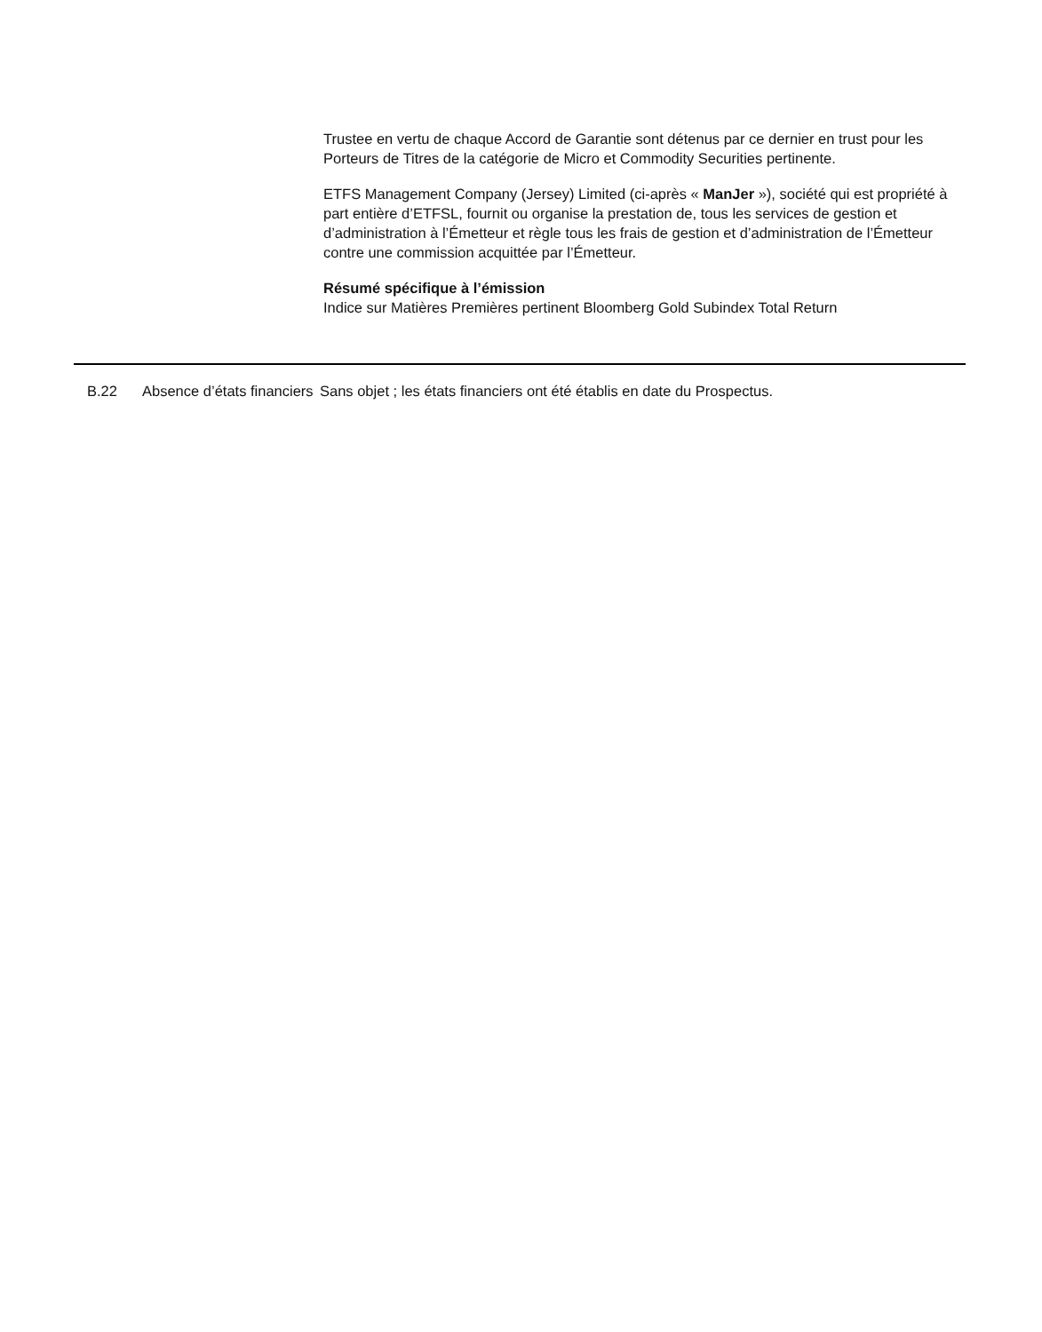Trustee en vertu de chaque Accord de Garantie sont détenus par ce dernier en trust pour les Porteurs de Titres de la catégorie de Micro et Commodity Securities pertinente.
ETFS Management Company (Jersey) Limited (ci-après « ManJer »), société qui est propriété à part entière d’ETFSL, fournit ou organise la prestation de, tous les services de gestion et d’administration à l’Émetteur et règle tous les frais de gestion et d’administration de l’Émetteur contre une commission acquittée par l’Émetteur.
Résumé spécifique à l’émission
Indice sur Matières Premières pertinent Bloomberg Gold Subindex Total Return
| | B.22 | Absence d’états financiers | Sans objet ; les états financiers ont été établis en date du Prospectus. |